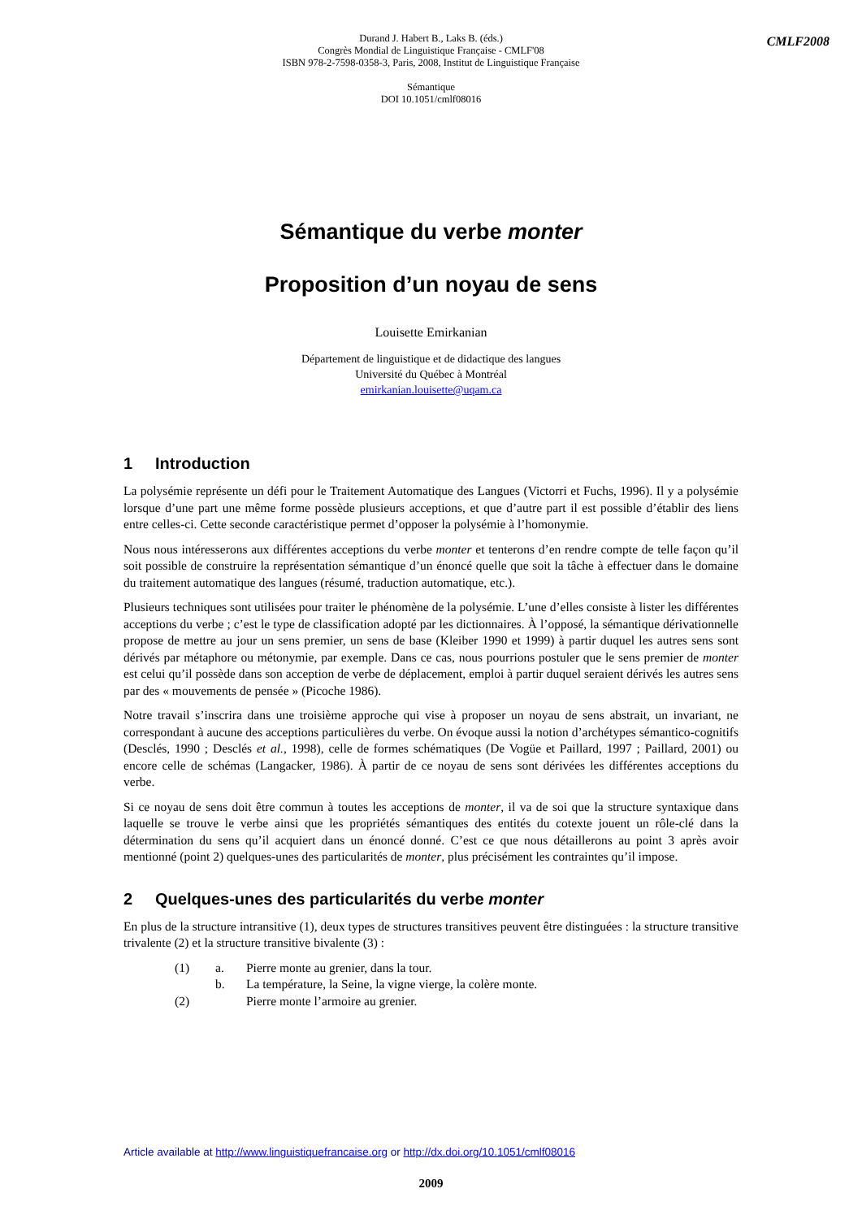Durand J. Habert B., Laks B. (éds.)
Congrès Mondial de Linguistique Française - CMLF'08
ISBN 978-2-7598-0358-3, Paris, 2008, Institut de Linguistique Française
Sémantique
DOI 10.1051/cmlf08016
CMLF2008
Sémantique du verbe monter
Proposition d’un noyau de sens
Louisette Emirkanian
Département de linguistique et de didactique des langues
Université du Québec à Montréal
emirkanian.louisette@uqam.ca
1 Introduction
La polysémie représente un défi pour le Traitement Automatique des Langues (Victorri et Fuchs, 1996). Il y a polysémie lorsque d’une part une même forme possède plusieurs acceptions, et que d’autre part il est possible d’établir des liens entre celles-ci. Cette seconde caractéristique permet d’opposer la polysémie à l’homonymie.
Nous nous intéresserons aux différentes acceptions du verbe monter et tenterons d’en rendre compte de telle façon qu’il soit possible de construire la représentation sémantique d’un énoncé quelle que soit la tâche à effectuer dans le domaine du traitement automatique des langues (résumé, traduction automatique, etc.).
Plusieurs techniques sont utilisées pour traiter le phénomène de la polysémie. L’une d’elles consiste à lister les différentes acceptions du verbe ; c’est le type de classification adopté par les dictionnaires. À l’opposé, la sémantique dérivationnelle propose de mettre au jour un sens premier, un sens de base (Kleiber 1990 et 1999) à partir duquel les autres sens sont dérivés par métaphore ou métonymie, par exemple. Dans ce cas, nous pourrions postuler que le sens premier de monter est celui qu’il possède dans son acception de verbe de déplacement, emploi à partir duquel seraient dérivés les autres sens par des « mouvements de pensée » (Picoche 1986).
Notre travail s’inscrira dans une troisième approche qui vise à proposer un noyau de sens abstrait, un invariant, ne correspondant à aucune des acceptions particulières du verbe. On évoque aussi la notion d’archétypes sémantico-cognitifs (Desclés, 1990 ; Desclés et al., 1998), celle de formes schématiques (De Vogüe et Paillard, 1997 ; Paillard, 2001) ou encore celle de schémas (Langacker, 1986). À partir de ce noyau de sens sont dérivées les différentes acceptions du verbe.
Si ce noyau de sens doit être commun à toutes les acceptions de monter, il va de soi que la structure syntaxique dans laquelle se trouve le verbe ainsi que les propriétés sémantiques des entités du cotexte jouent un rôle-clé dans la détermination du sens qu’il acquiert dans un énoncé donné. C’est ce que nous détaillerons au point 3 après avoir mentionné (point 2) quelques-unes des particularités de monter, plus précisément les contraintes qu’il impose.
2 Quelques-unes des particularités du verbe monter
En plus de la structure intransitive (1), deux types de structures transitives peuvent être distinguées : la structure transitive trivalente (2) et la structure transitive bivalente (3) :
(1) a. Pierre monte au grenier, dans la tour.
b. La température, la Seine, la vigne vierge, la colère monte.
(2) Pierre monte l’armoire au grenier.
Article available at http://www.linguistiquefrancaise.org or http://dx.doi.org/10.1051/cmlf08016
2009